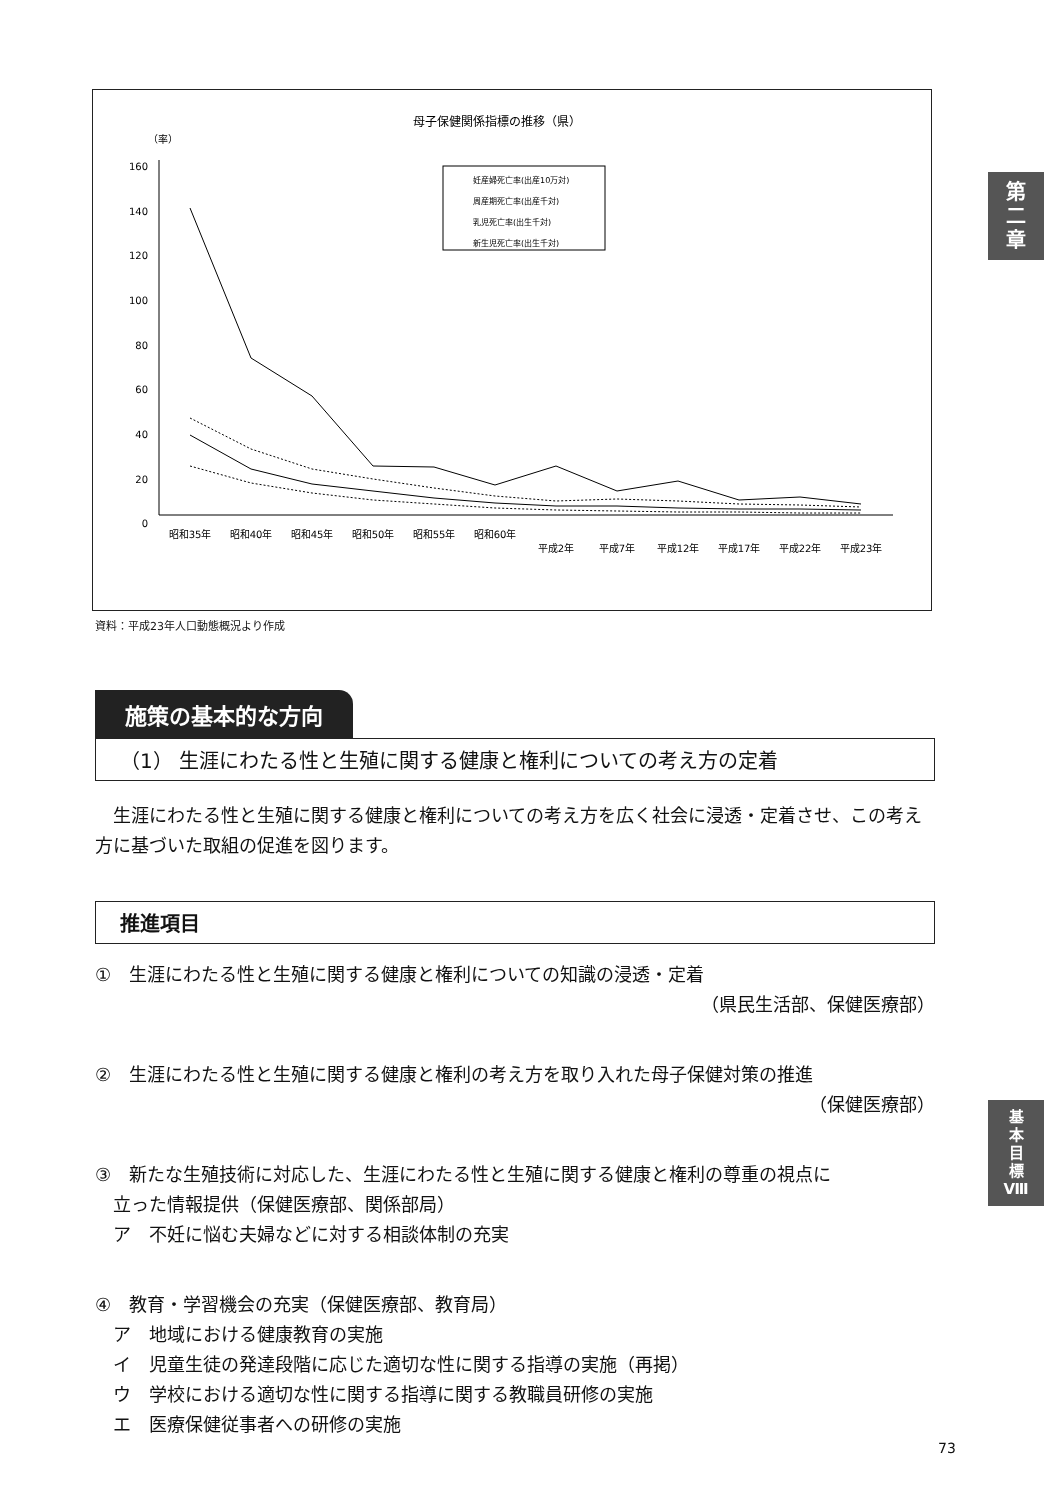母子保健関係指標の推移（県）
（率）
160
140
120
100
80
60
40
20
0
妊産婦死亡率(出産10万対)
周産期死亡率(出産千対)
乳児死亡率(出生千対)
新生児死亡率(出生千対)
昭和35年
昭和40年
昭和45年
昭和50年
昭和55年
昭和60年
平成2年
平成7年
平成12年
平成17年
平成22年
平成23年
資料：平成23年人口動態概況より作成
第
二
章
基
本
目
標
Ⅷ
施策の基本的な方向
（1） 生涯にわたる性と生殖に関する健康と権利についての考え方の定着
　生涯にわたる性と生殖に関する健康と権利についての考え方を広く社会に浸透・定着させ、この考え方に基づいた取組の促進を図ります。
推進項目
①　生涯にわたる性と生殖に関する健康と権利についての知識の浸透・定着
（県民生活部、保健医療部）
②　生涯にわたる性と生殖に関する健康と権利の考え方を取り入れた母子保健対策の推進
（保健医療部）
③　新たな生殖技術に対応した、生涯にわたる性と生殖に関する健康と権利の尊重の視点に
　立った情報提供（保健医療部、関係部局）
　ア　不妊に悩む夫婦などに対する相談体制の充実
④　教育・学習機会の充実（保健医療部、教育局）
　ア　地域における健康教育の実施
　イ　児童生徒の発達段階に応じた適切な性に関する指導の実施（再掲）
　ウ　学校における適切な性に関する指導に関する教職員研修の実施
　エ　医療保健従事者への研修の実施
73